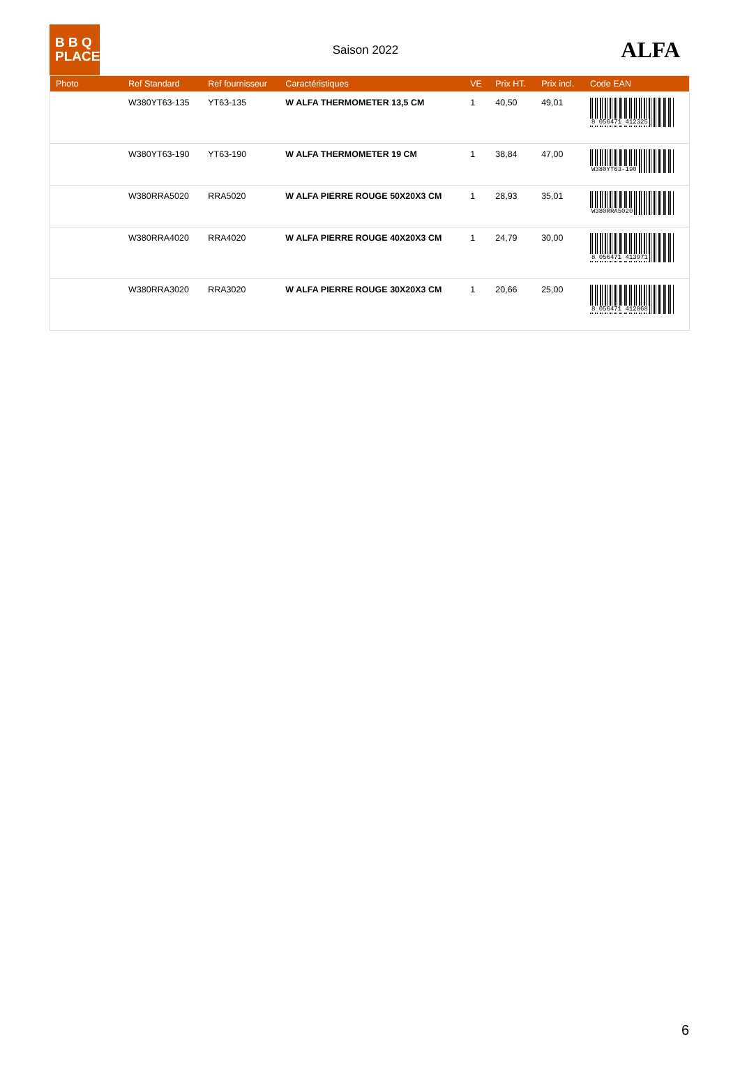B B Q
PLACE
Saison 2022
ALFA
| Photo | Ref Standard | Ref fournisseur | Caractéristiques | VE | Prix HT. | Prix incl. | Code EAN |
| --- | --- | --- | --- | --- | --- | --- | --- |
| | W380YT63-135 | YT63-135 | W ALFA THERMOMETER 13,5 CM | 1 | 40,50 | 49,01 | 8 056471 412325 |
| | W380YT63-190 | YT63-190 | W ALFA THERMOMETER 19 CM | 1 | 38,84 | 47,00 | W380YT63-190 |
| | W380RRA5020 | RRA5020 | W ALFA PIERRE ROUGE 50X20X3 CM | 1 | 28,93 | 35,01 | W380RRA5020 |
| | W380RRA4020 | RRA4020 | W ALFA PIERRE ROUGE 40X20X3 CM | 1 | 24,79 | 30,00 | 8 056471 413971 |
| | W380RRA3020 | RRA3020 | W ALFA PIERRE ROUGE 30X20X3 CM | 1 | 20,66 | 25,00 | 8 056471 412868 |
6